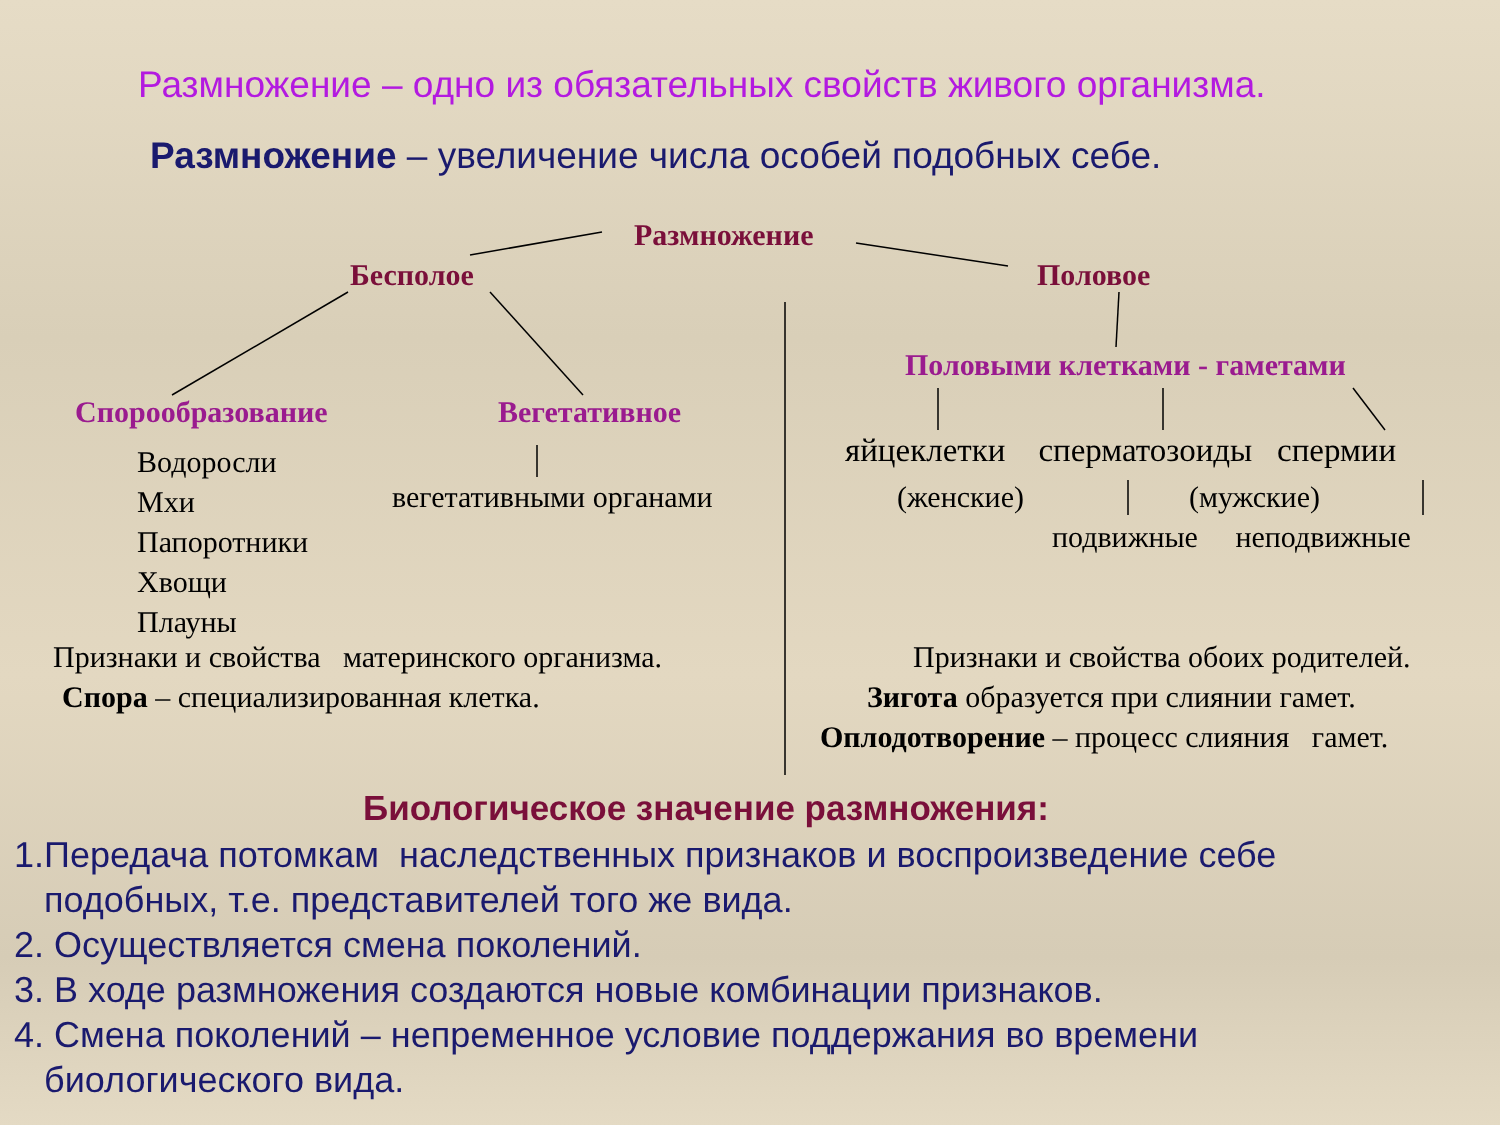Размножение – одно из обязательных свойств живого организма.
Размножение – увеличение числа особей подобных себе.
Размножение
Бесполое Половое
Половыми клетками - гаметами
Спорообразование Вегетативное
Водоросли
Мхи
Папоротники
Хвощи
Плауны
вегетативными органами
яйцеклетки сперматозоиды спермии
(женские) (мужские)
подвижные неподвижные
Признаки и свойства материнского организма.
Спора – специализированная клетка.
Признаки и свойства обоих родителей.
Зигота образуется при слиянии гамет.
Оплодотворение – процесс слияния гамет.
Биологическое значение размножения:
1.Передача потомкам наследственных признаков и воспроизведение себе
подобных, т.е. представителей того же вида.
2. Осуществляется смена поколений.
3. В ходе размножения создаются новые комбинации признаков.
4. Смена поколений – непременное условие поддержания во времени
биологического вида.